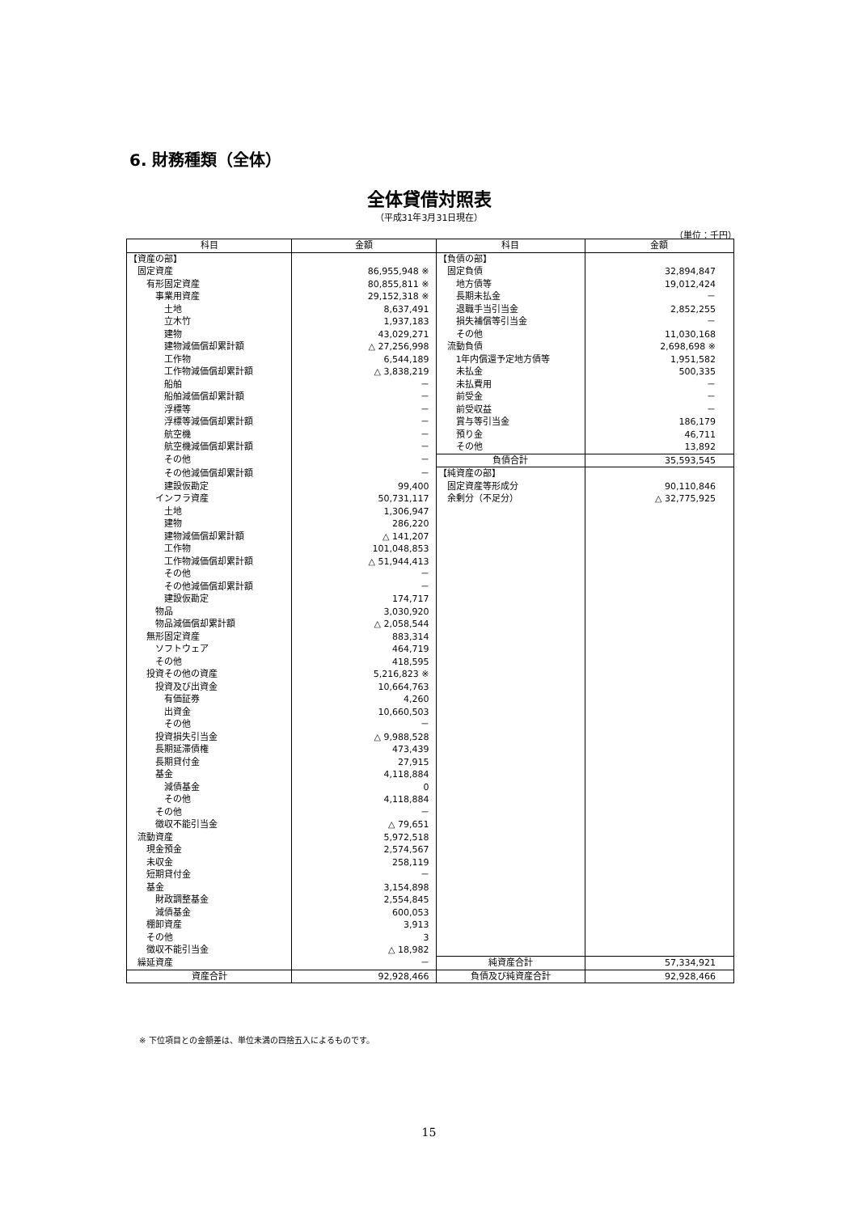6. 財務種類（全体）
全体貸借対照表
（平成31年3月31日現在）
（単位：千円）
| 科目 | 金額 | 科目 | 金額 |
| --- | --- | --- | --- |
| 【資産の部】 | | 【負債の部】 | |
| 固定資産 | 86,955,948 ※ | 固定負債 | 32,894,847 |
| 有形固定資産 | 80,855,811 ※ | 地方債等 | 19,012,424 |
| 事業用資産 | 29,152,318 ※ | 長期未払金 | － |
| 土地 | 8,637,491 | 退職手当引当金 | 2,852,255 |
| 立木竹 | 1,937,183 | 損失補償等引当金 | － |
| 建物 | 43,029,271 | その他 | 11,030,168 |
| 建物減価償却累計額 | △ 27,256,998 | 流動負債 | 2,698,698 ※ |
| 工作物 | 6,544,189 | 1年内償還予定地方債等 | 1,951,582 |
| 工作物減価償却累計額 | △ 3,838,219 | 未払金 | 500,335 |
| 船舶 | － | 未払費用 | － |
| 船舶減価償却累計額 | － | 前受金 | － |
| 浮標等 | － | 前受収益 | － |
| 浮標等減価償却累計額 | － | 賞与等引当金 | 186,179 |
| 航空機 | － | 預り金 | 46,711 |
| 航空機減価償却累計額 | － | その他 | 13,892 |
| その他 | － | 負債合計 | 35,593,545 |
| その他減価償却累計額 | － | 【純資産の部】 | |
| 建設仮勘定 | 99,400 | 固定資産等形成分 | 90,110,846 |
| インフラ資産 | 50,731,117 | 余剰分（不足分） | △ 32,775,925 |
| 土地 | 1,306,947 | | |
| 建物 | 286,220 | | |
| 建物減価償却累計額 | △ 141,207 | | |
| 工作物 | 101,048,853 | | |
| 工作物減価償却累計額 | △ 51,944,413 | | |
| その他 | － | | |
| その他減価償却累計額 | － | | |
| 建設仮勘定 | 174,717 | | |
| 物品 | 3,030,920 | | |
| 物品減価償却累計額 | △ 2,058,544 | | |
| 無形固定資産 | 883,314 | | |
| ソフトウェア | 464,719 | | |
| その他 | 418,595 | | |
| 投資その他の資産 | 5,216,823 ※ | | |
| 投資及び出資金 | 10,664,763 | | |
| 有価証券 | 4,260 | | |
| 出資金 | 10,660,503 | | |
| その他 | － | | |
| 投資損失引当金 | △ 9,988,528 | | |
| 長期延滞債権 | 473,439 | | |
| 長期貸付金 | 27,915 | | |
| 基金 | 4,118,884 | | |
| 減債基金 | 0 | | |
| その他 | 4,118,884 | | |
| その他 | － | | |
| 徴収不能引当金 | △ 79,651 | | |
| 流動資産 | 5,972,518 | | |
| 現金預金 | 2,574,567 | | |
| 未収金 | 258,119 | | |
| 短期貸付金 | － | | |
| 基金 | 3,154,898 | | |
| 財政調整基金 | 2,554,845 | | |
| 減債基金 | 600,053 | | |
| 棚卸資産 | 3,913 | | |
| その他 | 3 | | |
| 徴収不能引当金 | △ 18,982 | | |
| 繰延資産 | － | 純資産合計 | 57,334,921 |
| 資産合計 | 92,928,466 | 負債及び純資産合計 | 92,928,466 |
※ 下位項目との金額差は、単位未満の四捨五入によるものです。
15